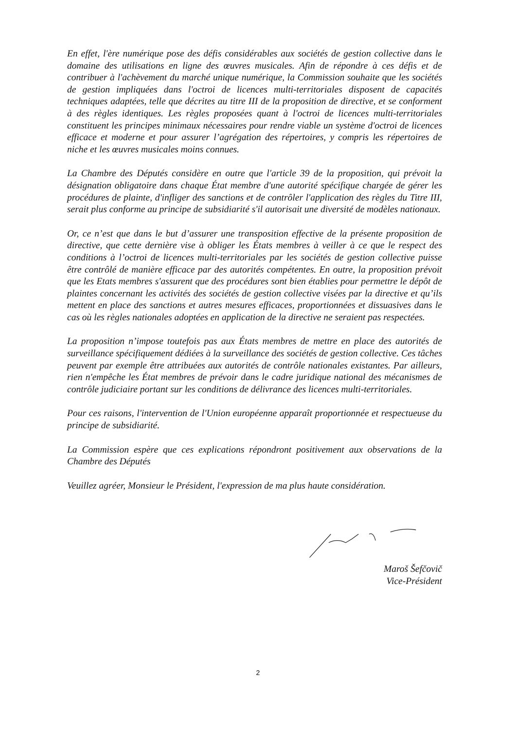En effet, l'ère numérique pose des défis considérables aux sociétés de gestion collective dans le domaine des utilisations en ligne des œuvres musicales. Afin de répondre à ces défis et de contribuer à l'achèvement du marché unique numérique, la Commission souhaite que les sociétés de gestion impliquées dans l'octroi de licences multi-territoriales disposent de capacités techniques adaptées, telle que décrites au titre III de la proposition de directive, et se conforment à des règles identiques. Les règles proposées quant à l'octroi de licences multi-territoriales constituent les principes minimaux nécessaires pour rendre viable un système d'octroi de licences efficace et moderne et pour assurer l’agrégation des répertoires, y compris les répertoires de niche et les œuvres musicales moins connues.
La Chambre des Députés considère en outre que l'article 39 de la proposition, qui prévoit la désignation obligatoire dans chaque État membre d'une autorité spécifique chargée de gérer les procédures de plainte, d'infliger des sanctions et de contrôler l'application des règles du Titre III, serait plus conforme au principe de subsidiarité s'il autorisait une diversité de modèles nationaux.
Or, ce n’est que dans le but d’assurer une transposition effective de la présente proposition de directive, que cette dernière vise à obliger les États membres à veiller à ce que le respect des conditions à l’octroi de licences multi-territoriales par les sociétés de gestion collective puisse être contrôlé de manière efficace par des autorités compétentes. En outre, la proposition prévoit que les Etats membres s'assurent que des procédures sont bien établies pour permettre le dépôt de plaintes concernant les activités des sociétés de gestion collective visées par la directive et qu’ils mettent en place des sanctions et autres mesures efficaces, proportionnées et dissuasives dans le cas où les règles nationales adoptées en application de la directive ne seraient pas respectées.
La proposition n’impose toutefois pas aux États membres de mettre en place des autorités de surveillance spécifiquement dédiées à la surveillance des sociétés de gestion collective. Ces tâches peuvent par exemple être attribuées aux autorités de contrôle nationales existantes. Par ailleurs, rien n'empêche les État membres de prévoir dans le cadre juridique national des mécanismes de contrôle judiciaire portant sur les conditions de délivrance des licences multi-territoriales.
Pour ces raisons, l'intervention de l'Union européenne apparaît proportionnée et respectueuse du principe de subsidiarité.
La Commission espère que ces explications répondront positivement aux observations de la Chambre des Députés
Veuillez agréer, Monsieur le Président, l'expression de ma plus haute considération.
Maroš Šefčovič
Vice-Président
2